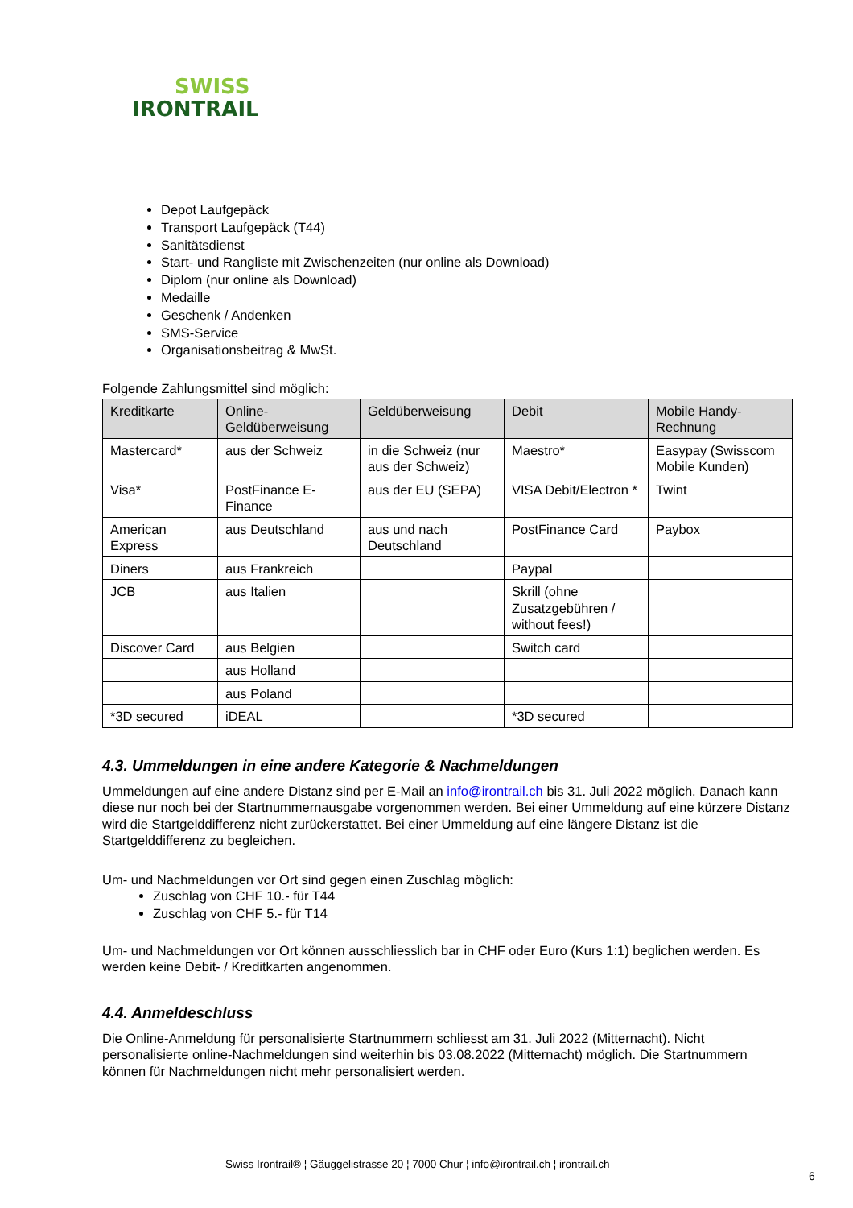SWISS
IRONTRAIL
Depot Laufgepäck
Transport Laufgepäck (T44)
Sanitätsdienst
Start- und Rangliste mit Zwischenzeiten (nur online als Download)
Diplom (nur online als Download)
Medaille
Geschenk / Andenken
SMS-Service
Organisationsbeitrag & MwSt.
Folgende Zahlungsmittel sind möglich:
| Kreditkarte | Online-Geldüberweisung | Geldüberweisung | Debit | Mobile Handy-Rechnung |
| --- | --- | --- | --- | --- |
| Mastercard* | aus der Schweiz | in die Schweiz (nur aus der Schweiz) | Maestro* | Easypay (Swisscom Mobile Kunden) |
| Visa* | PostFinance E-Finance | aus der EU (SEPA) | VISA Debit/Electron * | Twint |
| American Express | aus Deutschland | aus und nach Deutschland | PostFinance Card | Paybox |
| Diners | aus Frankreich | | Paypal | |
| JCB | aus Italien | | Skrill (ohne Zusatzgebühren / without fees!) | |
| Discover Card | aus Belgien | | Switch card | |
| | aus Holland | | | |
| | aus Poland | | | |
| *3D secured | iDEAL | | *3D secured | |
4.3. Ummeldungen in eine andere Kategorie & Nachmeldungen
Ummeldungen auf eine andere Distanz sind per E-Mail an info@irontrail.ch bis 31. Juli 2022 möglich. Danach kann diese nur noch bei der Startnummernausgabe vorgenommen werden. Bei einer Ummeldung auf eine kürzere Distanz wird die Startgelddifferenz nicht zurückerstattet. Bei einer Ummeldung auf eine längere Distanz ist die Startgelddifferenz zu begleichen.
Um- und Nachmeldungen vor Ort sind gegen einen Zuschlag möglich:
Zuschlag von CHF 10.- für T44
Zuschlag von CHF 5.- für T14
Um- und Nachmeldungen vor Ort können ausschliesslich bar in CHF oder Euro (Kurs 1:1) beglichen werden. Es werden keine Debit- / Kreditkarten angenommen.
4.4. Anmeldeschluss
Die Online-Anmeldung für personalisierte Startnummern schliesst am 31. Juli 2022 (Mitternacht). Nicht personalisierte online-Nachmeldungen sind weiterhin bis 03.08.2022 (Mitternacht) möglich. Die Startnummern können für Nachmeldungen nicht mehr personalisiert werden.
Swiss Irontrail® ¦ Gäuggelistrasse 20 ¦ 7000 Chur ¦ info@irontrail.ch ¦ irontrail.ch
6